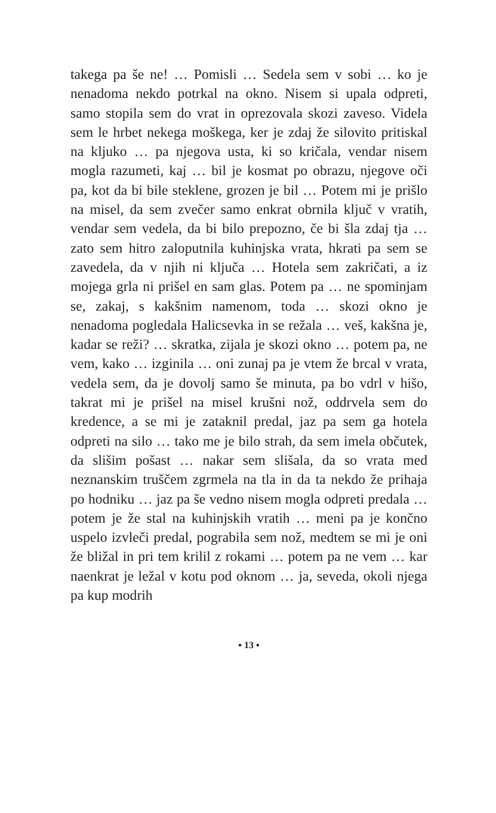takega pa še ne! … Pomisli … Sedela sem v sobi … ko je nenadoma nekdo potrkal na okno. Nisem si upala odpreti, samo stopila sem do vrat in oprezovala skozi zaveso. Videla sem le hrbet nekega moškega, ker je zdaj že silovito pritiskal na kljuko … pa njegova usta, ki so kričala, vendar nisem mogla razumeti, kaj … bil je kosmat po obrazu, njegove oči pa, kot da bi bile steklene, grozen je bil … Potem mi je prišlo na misel, da sem zvečer samo enkrat obrnila ključ v vratih, vendar sem vedela, da bi bilo prepozno, če bi šla zdaj tja … zato sem hitro zaloputnila kuhinjska vrata, hkrati pa sem se zavedela, da v njih ni ključa … Hotela sem zakričati, a iz mojega grla ni prišel en sam glas. Potem pa … ne spominjam se, zakaj, s kakšnim namenom, toda … skozi okno je nenadoma pogledala Halicsevka in se režala … veš, kakšna je, kadar se reži? … skratka, zijala je skozi okno … potem pa, ne vem, kako … izginila … oni zunaj pa je vtem že brcal v vrata, vedela sem, da je dovolj samo še minuta, pa bo vdrl v hišo, takrat mi je prišel na misel krušni nož, oddrvela sem do kredence, a se mi je zataknil predal, jaz pa sem ga hotela odpreti na silo … tako me je bilo strah, da sem imela občutek, da slišim pošast … nakar sem slišala, da so vrata med neznanskim truščem zgrmela na tla in da ta nekdo že prihaja po hodniku … jaz pa še vedno nisem mogla odpreti predala … potem je že stal na kuhinjskih vratih … meni pa je končno uspelo izvleči predal, pograbila sem nož, medtem se mi je oni že bližal in pri tem krilil z rokami … potem pa ne vem … kar naenkrat je ležal v kotu pod oknom … ja, seveda, okoli njega pa kup modrih
▪ 13 ▪